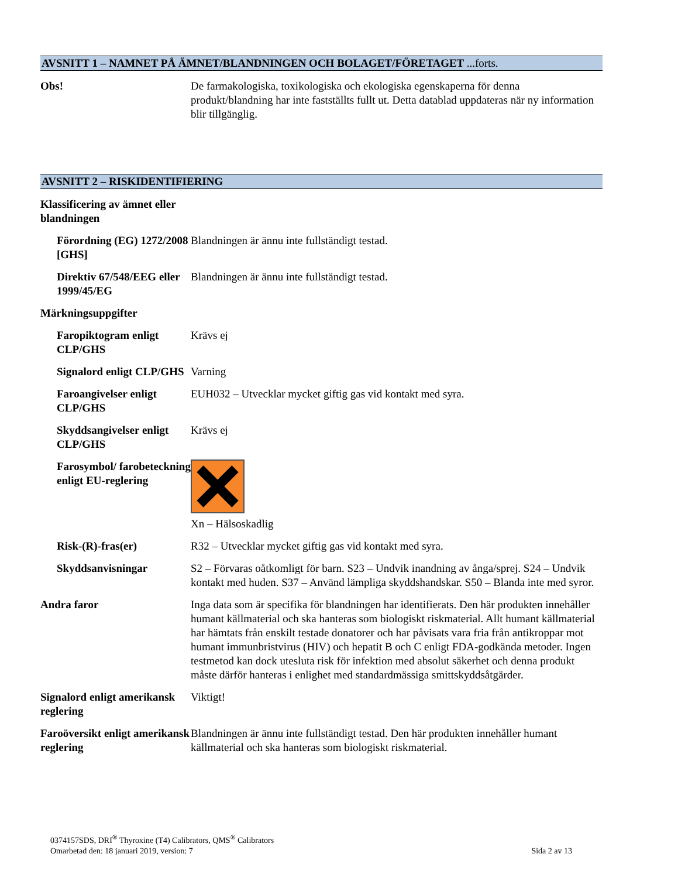AVSNITT 1 – NAMNET PÅ ÄMNET/BLANDNINGEN OCH BOLAGET/FÖRETAGET ...forts.
Obs! De farmakologiska, toxikologiska och ekologiska egenskaperna för denna produkt/blandning har inte fastställts fullt ut. Detta datablad uppdateras när ny information blir tillgänglig.
AVSNITT 2 – RISKIDENTIFIERING
Klassificering av ämnet eller blandningen
Förordning (EG) 1272/2008 [GHS]
Blandningen är ännu inte fullständigt testad.
Direktiv 67/548/EEG eller 1999/45/EG
Blandningen är ännu inte fullständigt testad.
Märkningsuppgifter
Faropiktogram enligt CLP/GHS
Krävs ej
Signalord enligt CLP/GHS
Varning
Faroangivelser enligt CLP/GHS
EUH032 – Utvecklar mycket giftig gas vid kontakt med syra.
Skyddsangivelser enligt CLP/GHS
Krävs ej
Farosymbol/ farobeteckning enligt EU-reglering
Xn – Hälsoskadlig
Risk-(R)-fras(er) R32 – Utvecklar mycket giftig gas vid kontakt med syra.
Skyddsanvisningar S2 – Förvaras oåtkomligt för barn. S23 – Undvik inandning av ånga/sprej. S24 – Undvik kontakt med huden. S37 – Använd lämpliga skyddshandskar. S50 – Blanda inte med syror.
Andra faror Inga data som är specifika för blandningen har identifierats. Den här produkten innehåller humant källmaterial och ska hanteras som biologiskt riskmaterial. Allt humant källmaterial har hämtats från enskilt testade donatorer och har påvisats vara fria från antikroppar mot humant immunbristvirus (HIV) och hepatit B och C enligt FDA-godkända metoder. Ingen testmetod kan dock utesluta risk för infektion med absolut säkerhet och denna produkt måste därför hanteras i enlighet med standardmässiga smittskyddsåtgärder.
Signalord enligt amerikansk reglering
Viktigt!
Faroöversikt enligt amerikansk reglering
Blandningen är ännu inte fullständigt testad. Den här produkten innehåller humant källmaterial och ska hanteras som biologiskt riskmaterial.
0374157SDS, DRI<sup>®</sup> Thyroxine (T4) Calibrators, QMS<sup>®</sup> Calibrators
Omarbetad den: 18 januari 2019, version: 7 Sida 2 av 13